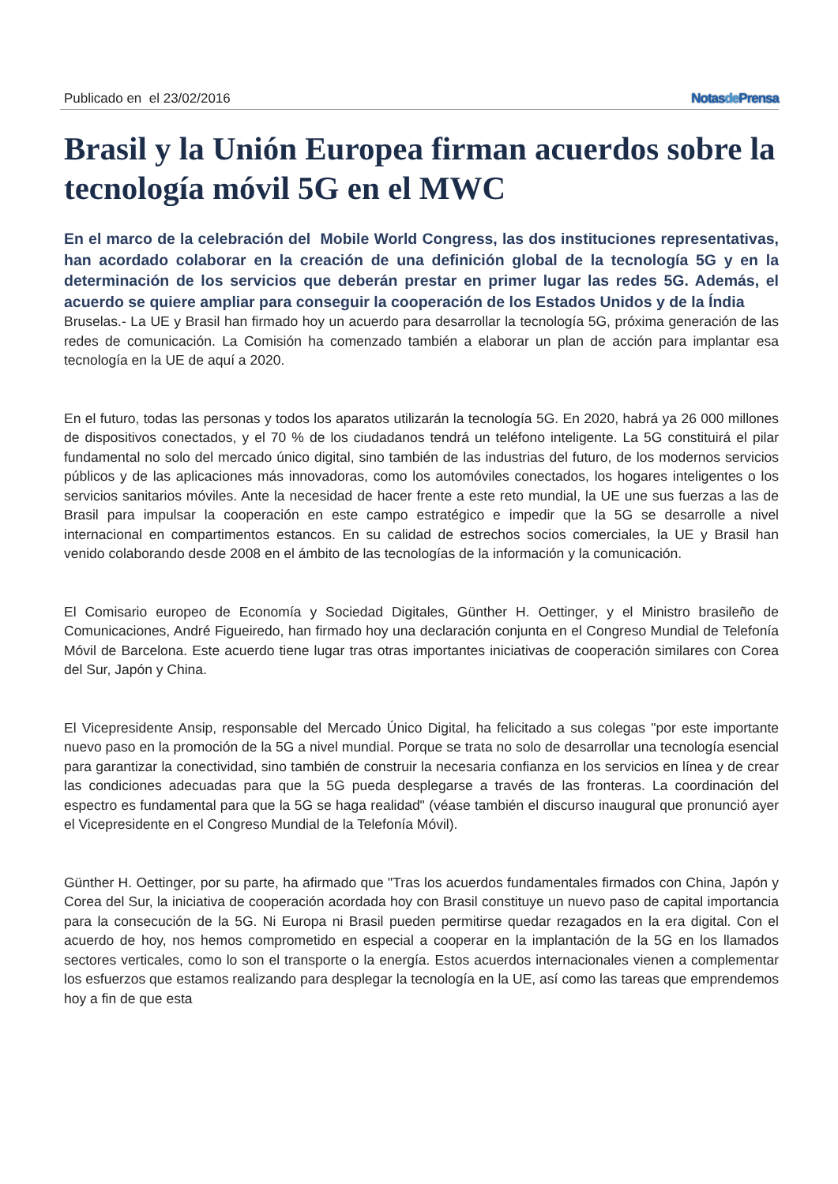Publicado en el 23/02/2016 Notasde Prensa
Brasil y la Unión Europea firman acuerdos sobre la tecnología móvil 5G en el MWC
En el marco de la celebración del Mobile World Congress, las dos instituciones representativas, han acordado colaborar en la creación de una definición global de la tecnología 5G y en la determinación de los servicios que deberán prestar en primer lugar las redes 5G. Además, el acuerdo se quiere ampliar para conseguir la cooperación de los Estados Unidos y de la Índia
Bruselas.- La UE y Brasil han firmado hoy un acuerdo para desarrollar la tecnología 5G, próxima generación de las redes de comunicación. La Comisión ha comenzado también a elaborar un plan de acción para implantar esa tecnología en la UE de aquí a 2020.
En el futuro, todas las personas y todos los aparatos utilizarán la tecnología 5G. En 2020, habrá ya 26 000 millones de dispositivos conectados, y el 70 % de los ciudadanos tendrá un teléfono inteligente. La 5G constituirá el pilar fundamental no solo del mercado único digital, sino también de las industrias del futuro, de los modernos servicios públicos y de las aplicaciones más innovadoras, como los automóviles conectados, los hogares inteligentes o los servicios sanitarios móviles. Ante la necesidad de hacer frente a este reto mundial, la UE une sus fuerzas a las de Brasil para impulsar la cooperación en este campo estratégico e impedir que la 5G se desarrolle a nivel internacional en compartimentos estancos. En su calidad de estrechos socios comerciales, la UE y Brasil han venido colaborando desde 2008 en el ámbito de las tecnologías de la información y la comunicación.
El Comisario europeo de Economía y Sociedad Digitales, Günther H. Oettinger, y el Ministro brasileño de Comunicaciones, André Figueiredo, han firmado hoy una declaración conjunta en el Congreso Mundial de Telefonía Móvil de Barcelona. Este acuerdo tiene lugar tras otras importantes iniciativas de cooperación similares con Corea del Sur, Japón y China.
El Vicepresidente Ansip, responsable del Mercado Único Digital, ha felicitado a sus colegas "por este importante nuevo paso en la promoción de la 5G a nivel mundial. Porque se trata no solo de desarrollar una tecnología esencial para garantizar la conectividad, sino también de construir la necesaria confianza en los servicios en línea y de crear las condiciones adecuadas para que la 5G pueda desplegarse a través de las fronteras. La coordinación del espectro es fundamental para que la 5G se haga realidad" (véase también el discurso inaugural que pronunció ayer el Vicepresidente en el Congreso Mundial de la Telefonía Móvil).
Günther H. Oettinger, por su parte, ha afirmado que "Tras los acuerdos fundamentales firmados con China, Japón y Corea del Sur, la iniciativa de cooperación acordada hoy con Brasil constituye un nuevo paso de capital importancia para la consecución de la 5G. Ni Europa ni Brasil pueden permitirse quedar rezagados en la era digital. Con el acuerdo de hoy, nos hemos comprometido en especial a cooperar en la implantación de la 5G en los llamados sectores verticales, como lo son el transporte o la energía. Estos acuerdos internacionales vienen a complementar los esfuerzos que estamos realizando para desplegar la tecnología en la UE, así como las tareas que emprendemos hoy a fin de que esta